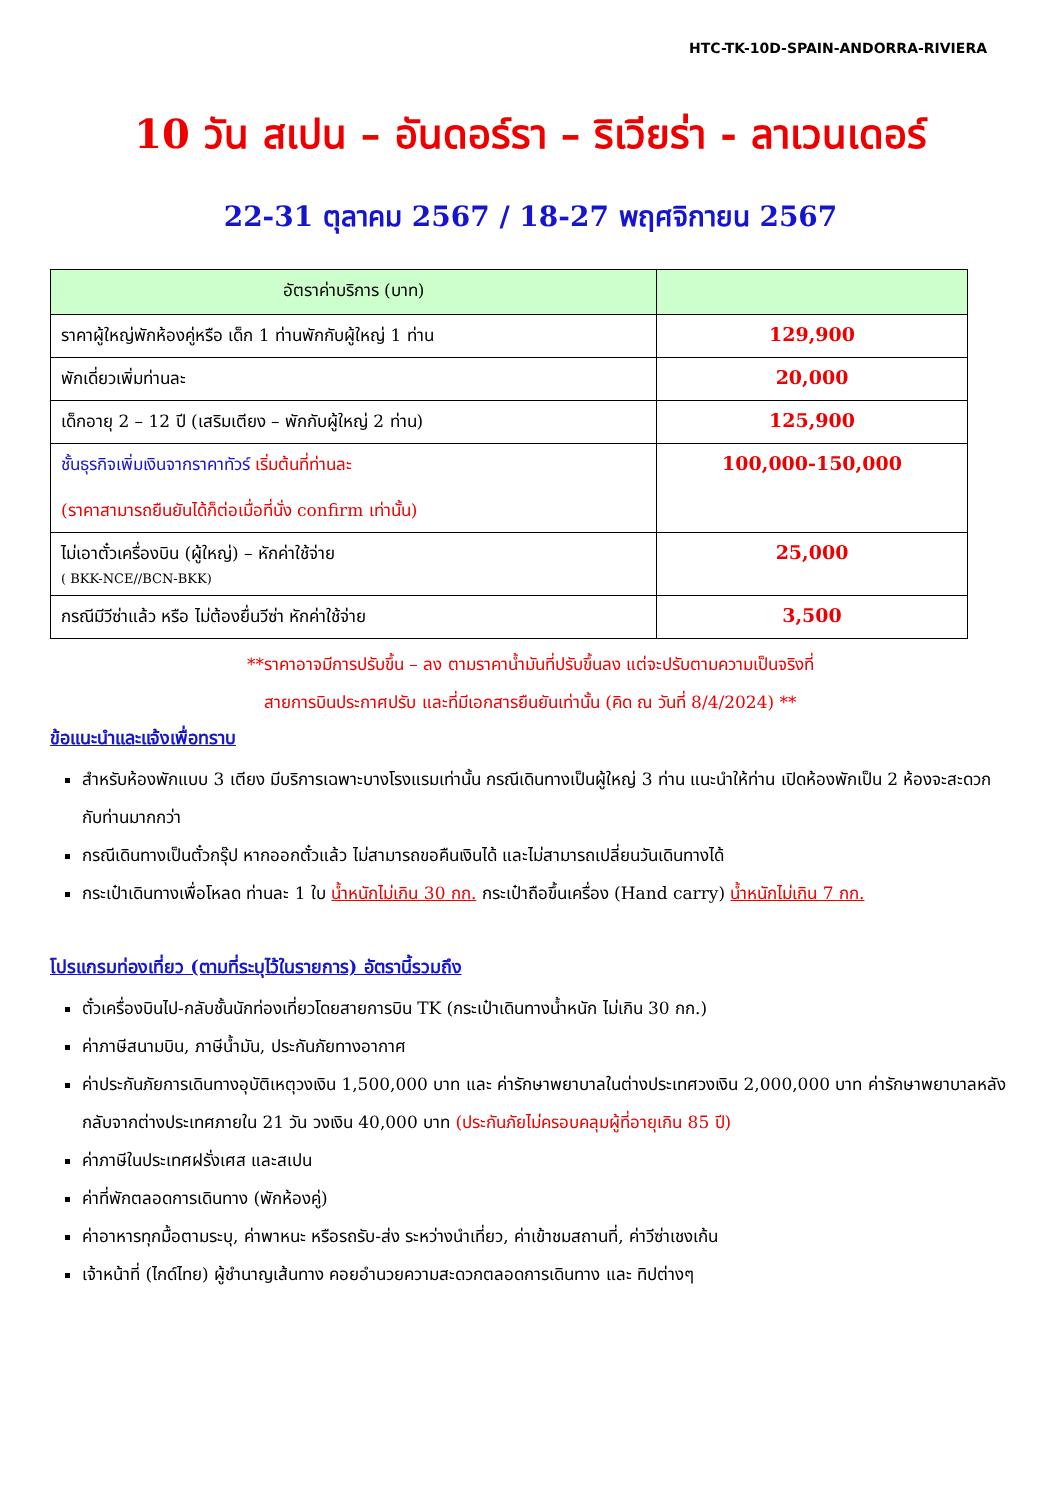HTC-TK-10D-SPAIN-ANDORRA-RIVIERA
10 วัน สเปน – อันดอร์รา – ริเวียร่า - ลาเวนเดอร์
22-31 ตุลาคม 2567 / 18-27 พฤศจิกายน 2567
| อัตราค่าบริการ (บาท) | |
| --- | --- |
| ราคาผู้ใหญ่พักห้องคู่หรือ เด็ก 1 ท่านพักกับผู้ใหญ่ 1 ท่าน | 129,900 |
| พักเดี่ยวเพิ่มท่านละ | 20,000 |
| เด็กอายุ 2 – 12 ปี (เสริมเตียง – พักกับผู้ใหญ่ 2 ท่าน) | 125,900 |
| ชั้นธุรกิจเพิ่มเงินจากราคาทัวร์ เริ่มต้นที่ท่านละ (ราคาสามารถยืนยันได้ก็ต่อเมื่อที่นั่ง confirm เท่านั้น) | 100,000-150,000 |
| ไม่เอาตั๋วเครื่องบิน (ผู้ใหญ่) – หักค่าใช้จ่าย ( BKK-NCE//BCN-BKK) | 25,000 |
| กรณีมีวีซ่าแล้ว หรือ ไม่ต้องยื่นวีซ่า หักค่าใช้จ่าย | 3,500 |
**ราคาอาจมีการปรับขึ้น – ลง ตามราคาน้ำมันที่ปรับขึ้นลง แต่จะปรับตามความเป็นจริงที่
สายการบินประกาศปรับ และที่มีเอกสารยืนยันเท่านั้น (คิด ณ วันที่ 8/4/2024) **
ข้อแนะนำและแจ้งเพื่อทราบ
สำหรับห้องพักแบบ 3 เตียง มีบริการเฉพาะบางโรงแรมเท่านั้น กรณีเดินทางเป็นผู้ใหญ่ 3 ท่าน แนะนำให้ท่าน เปิดห้องพักเป็น 2 ห้องจะสะดวกกับท่านมากกว่า
กรณีเดินทางเป็นตั๋วกรุ๊ป หากออกตั๋วแล้ว ไม่สามารถขอคืนเงินได้ และไม่สามารถเปลี่ยนวันเดินทางได้
กระเป๋าเดินทางเพื่อโหลด ท่านละ 1 ใบ น้ำหนักไม่เกิน 30 กก. กระเป๋าถือขึ้นเครื่อง (Hand carry) น้ำหนักไม่เกิน 7 กก.
โปรแกรมท่องเที่ยว (ตามที่ระบุไว้ในรายการ) อัตรานี้รวมถึง
ตั๋วเครื่องบินไป-กลับชั้นนักท่องเที่ยวโดยสายการบิน TK (กระเป๋าเดินทางน้ำหนัก ไม่เกิน 30 กก.)
ค่าภาษีสนามบิน, ภาษีน้ำมัน, ประกันภัยทางอากาศ
ค่าประกันภัยการเดินทางอุบัติเหตุวงเงิน 1,500,000 บาท และ ค่ารักษาพยาบาลในต่างประเทศวงเงิน 2,000,000 บาท ค่ารักษาพยาบาลหลังกลับจากต่างประเทศภายใน 21 วัน วงเงิน 40,000 บาท (ประกันภัยไม่ครอบคลุมผู้ที่อายุเกิน 85 ปี)
ค่าภาษีในประเทศฝรั่งเศส และสเปน
ค่าที่พักตลอดการเดินทาง (พักห้องคู่)
ค่าอาหารทุกมื้อตามระบุ, ค่าพาหนะ หรือรถรับ-ส่ง ระหว่างนำเที่ยว, ค่าเข้าชมสถานที่, ค่าวีซ่าเชงเก้น
เจ้าหน้าที่ (ไกด์ไทย) ผู้ชำนาญเส้นทาง คอยอำนวยความสะดวกตลอดการเดินทาง และ ทิปต่างๆ